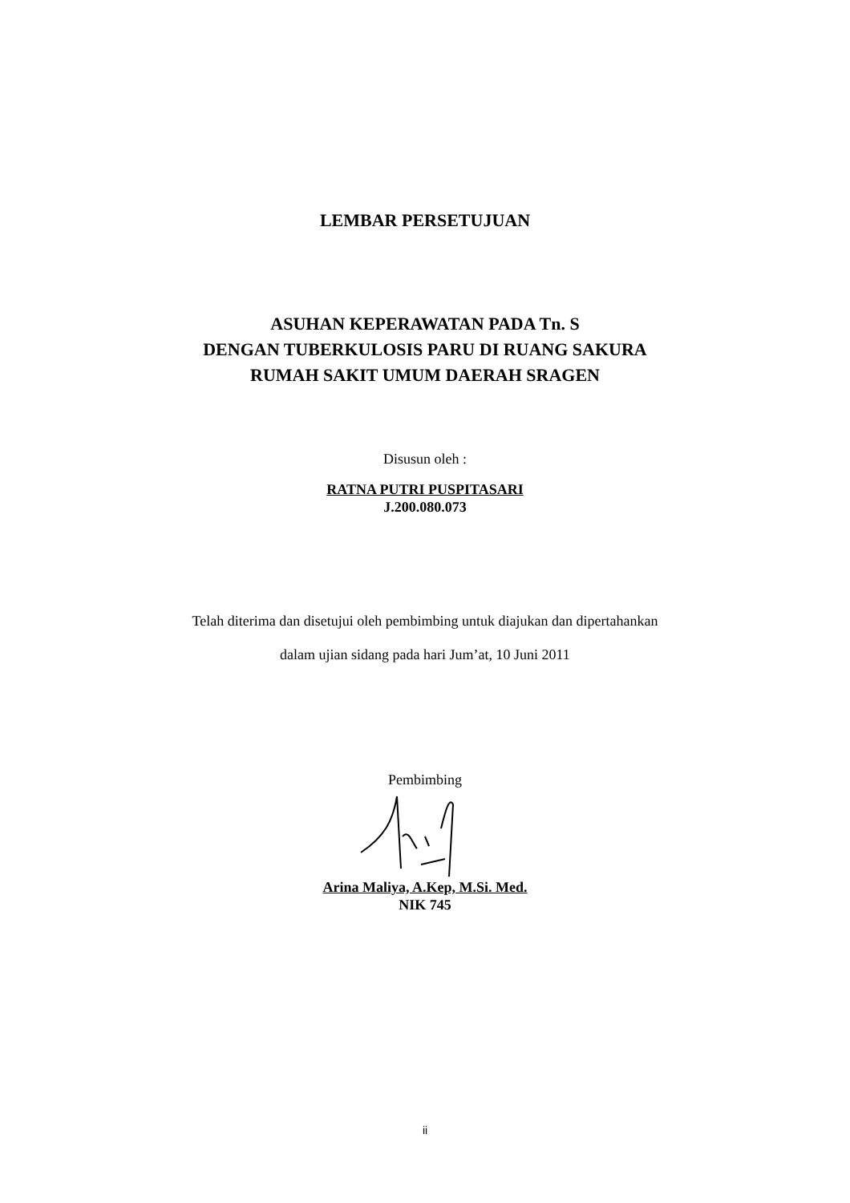LEMBAR PERSETUJUAN
ASUHAN KEPERAWATAN PADA Tn. S
DENGAN TUBERKULOSIS PARU DI RUANG SAKURA
RUMAH SAKIT UMUM DAERAH SRAGEN
Disusun oleh :
RATNA PUTRI PUSPITASARI
J.200.080.073
Telah diterima dan disetujui oleh pembimbing untuk diajukan dan dipertahankan
dalam ujian sidang pada hari Jum’at, 10 Juni 2011
Pembimbing
Arina Maliya, A.Kep, M.Si. Med.
NIK 745
ii